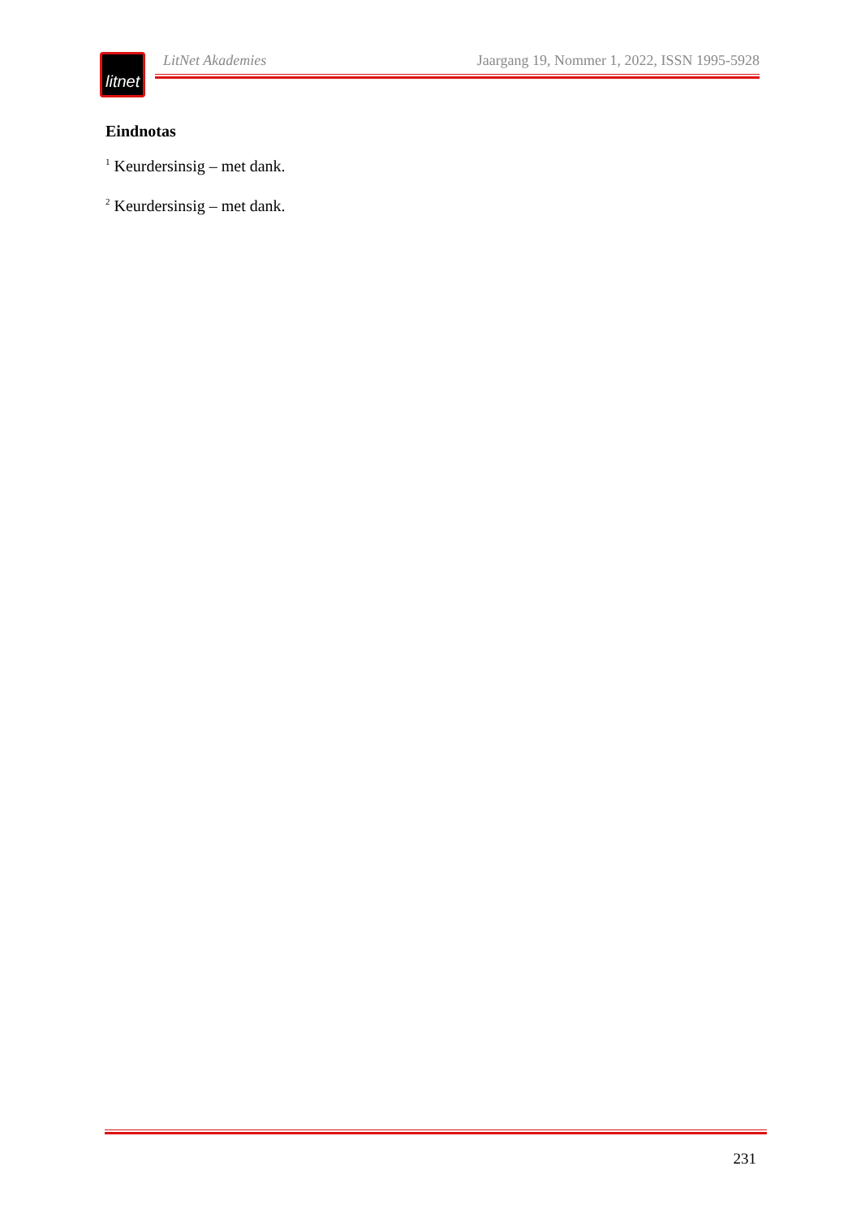litnet
LitNet Akademies Jaargang 19, Nommer 1, 2022, ISSN 1995-5928
Eindnotas
<sup>1</sup> Keurdersinsig – met dank.
<sup>2</sup> Keurdersinsig – met dank.
231